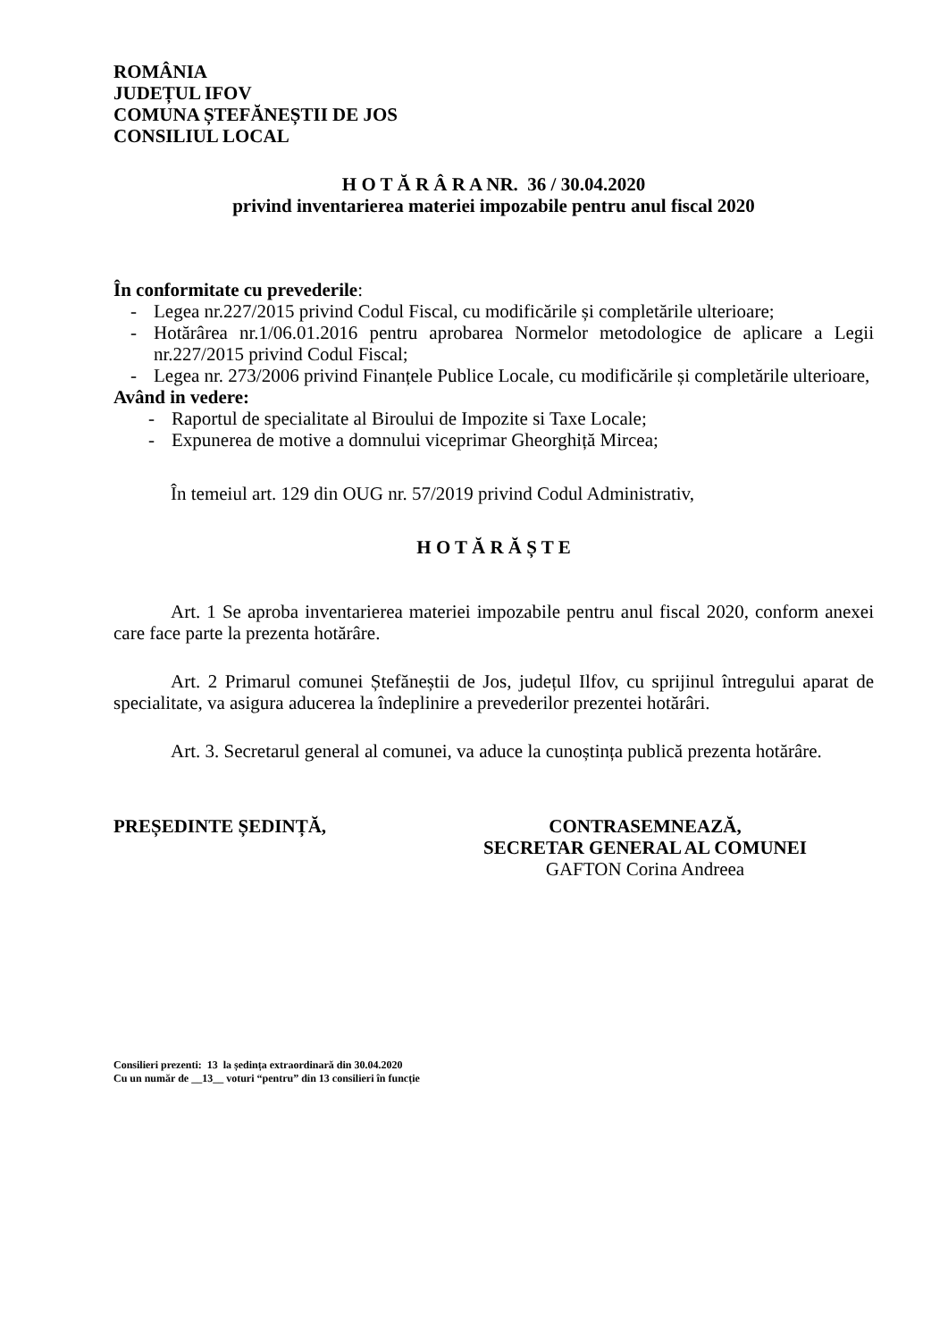ROMÂNIA
JUDEȚUL IFOV
COMUNA ȘTEFĂNEȘTII DE JOS
CONSILIUL LOCAL
H O T Ă R Â R A NR. 36 / 30.04.2020
privind inventarierea materiei impozabile pentru anul fiscal 2020
În conformitate cu prevederile:
- Legea nr.227/2015 privind Codul Fiscal, cu modificările și completările ulterioare;
- Hotărârea nr.1/06.01.2016 pentru aprobarea Normelor metodologice de aplicare a Legii nr.227/2015 privind Codul Fiscal;
- Legea nr. 273/2006 privind Finanțele Publice Locale, cu modificările și completările ulterioare,
Având in vedere:
- Raportul de specialitate al Biroului de Impozite si Taxe Locale;
- Expunerea de motive a domnului viceprimar Gheorghiță Mircea;
În temeiul art. 129 din OUG nr. 57/2019 privind Codul Administrativ,
H O T Ă R Ă Ș T E
Art. 1 Se aproba inventarierea materiei impozabile pentru anul fiscal 2020, conform anexei care face parte la prezenta hotărâre.
Art. 2 Primarul comunei Ștefăneștii de Jos, județul Ilfov, cu sprijinul întregului aparat de specialitate, va asigura aducerea la îndeplinire a prevederilor prezentei hotărâri.
Art. 3. Secretarul general al comunei, va aduce la cunoștința publică prezenta hotărâre.
PREȘEDINTE ȘEDINȚĂ, CONTRASEMNEAZĂ,
SECRETAR GENERAL AL COMUNEI
GAFTON Corina Andreea
Consilieri prezenti: 13 la ședința extraordinară din 30.04.2020
Cu un număr de __13__ voturi “pentru” din 13 consilieri în funcție